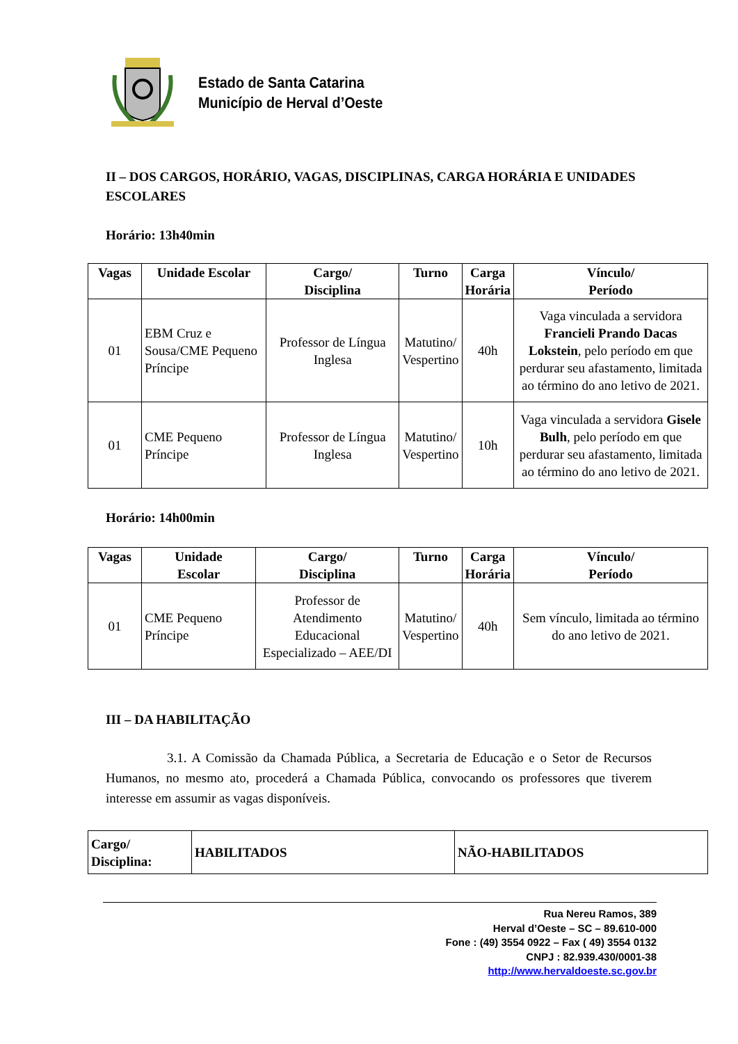Estado de Santa Catarina
Município de Herval d’Oeste
II – DOS CARGOS, HORÁRIO, VAGAS, DISCIPLINAS, CARGA HORÁRIA E UNIDADES ESCOLARES
Horário: 13h40min
| Vagas | Unidade Escolar | Cargo/ Disciplina | Turno | Carga Horária | Vínculo/ Período |
| --- | --- | --- | --- | --- | --- |
| 01 | EBM Cruz e Sousa/CME Pequeno Príncipe | Professor de Língua Inglesa | Matutino/ Vespertino | 40h | Vaga vinculada a servidora Francieli Prando Dacas Lokstein , pelo período em que perdurar seu afastamento, limitada ao término do ano letivo de 2021. |
| 01 | CME Pequeno Príncipe | Professor de Língua Inglesa | Matutino/ Vespertino | 10h | Vaga vinculada a servidora Gisele Bulh , pelo período em que perdurar seu afastamento, limitada ao término do ano letivo de 2021. |
Horário: 14h00min
| Vagas | Unidade Escolar | Cargo/ Disciplina | Turno | Carga Horária | Vínculo/ Período |
| --- | --- | --- | --- | --- | --- |
| 01 | CME Pequeno Príncipe | Professor de Atendimento Educacional Especializado – AEE/DI | Matutino/ Vespertino | 40h | Sem vínculo, limitada ao término do ano letivo de 2021. |
III – DA HABILITAÇÃO
3.1. A Comissão da Chamada Pública, a Secretaria de Educação e o Setor de Recursos Humanos, no mesmo ato, procederá a Chamada Pública, convocando os professores que tiverem interesse em assumir as vagas disponíveis.
| Cargo/ Disciplina: | HABILITADOS | NÃO-HABILITADOS |
| --- | --- | --- |
Rua Nereu Ramos, 389
Herval d’Oeste – SC – 89.610-000
Fone : (49) 3554 0922 – Fax ( 49) 3554 0132
CNPJ : 82.939.430/0001-38
http://www.hervaldoeste.sc.gov.br